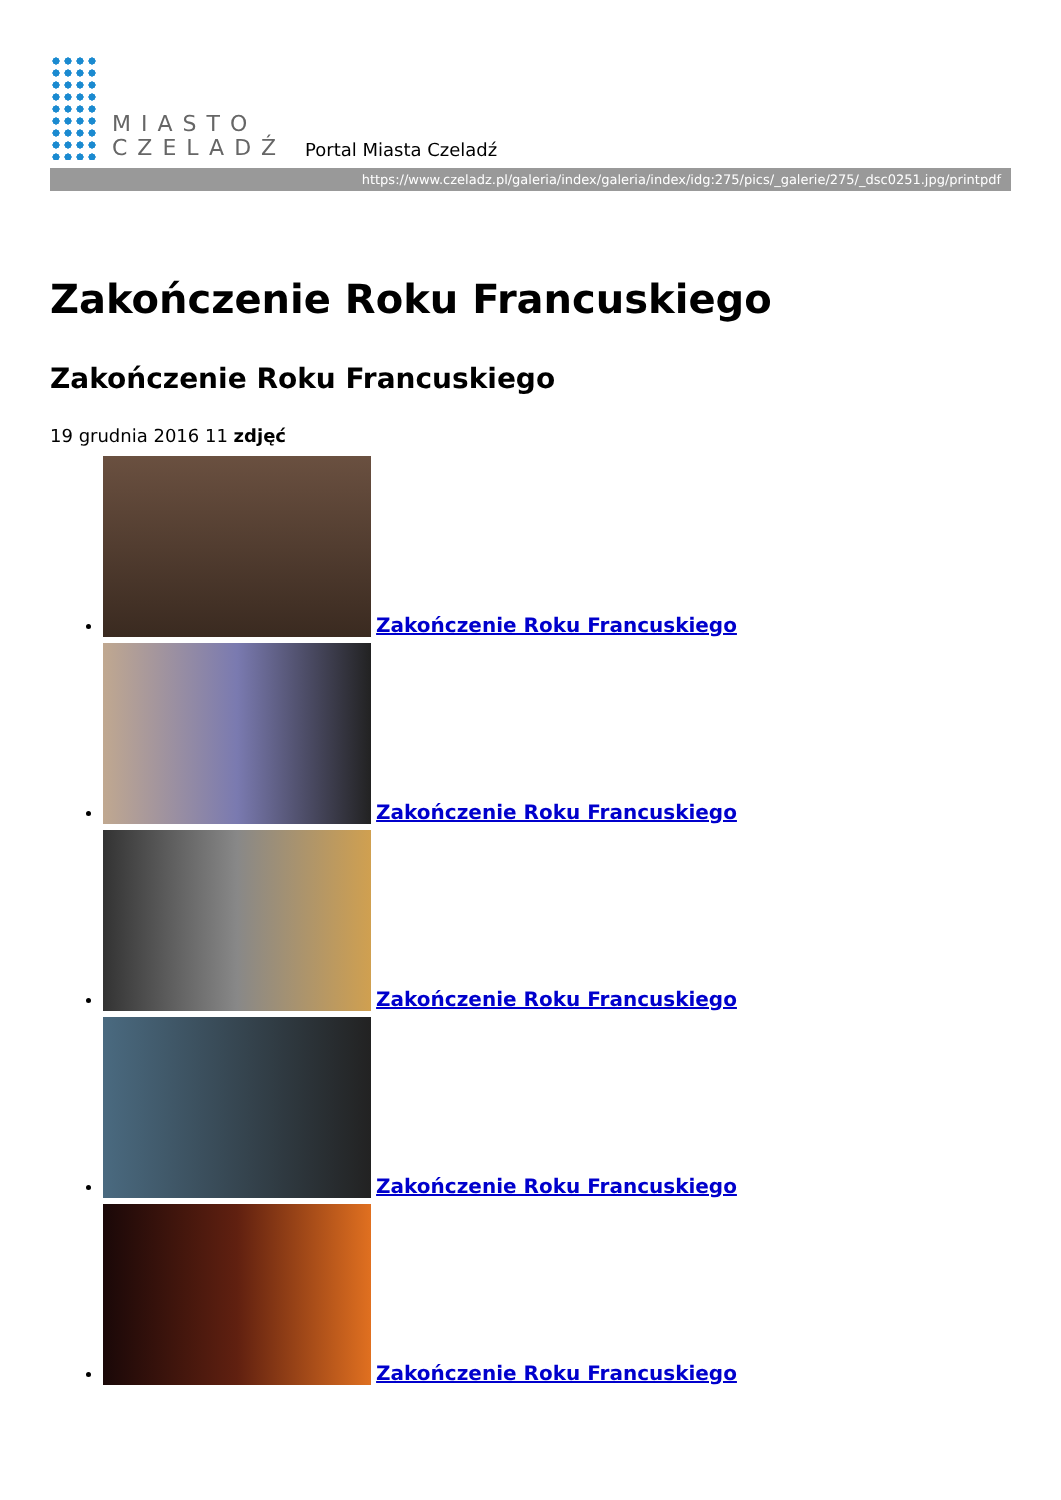MIASTO
CZELADŹ
Portal Miasta Czeladź
https://www.czeladz.pl/galeria/index/galeria/index/idg:275/pics/_galerie/275/_dsc0251.jpg/printpdf
Zakończenie Roku Francuskiego
Zakończenie Roku Francuskiego
19 grudnia 2016 11 zdjęć
Zakończenie Roku Francuskiego
Zakończenie Roku Francuskiego
Zakończenie Roku Francuskiego
Zakończenie Roku Francuskiego
Zakończenie Roku Francuskiego